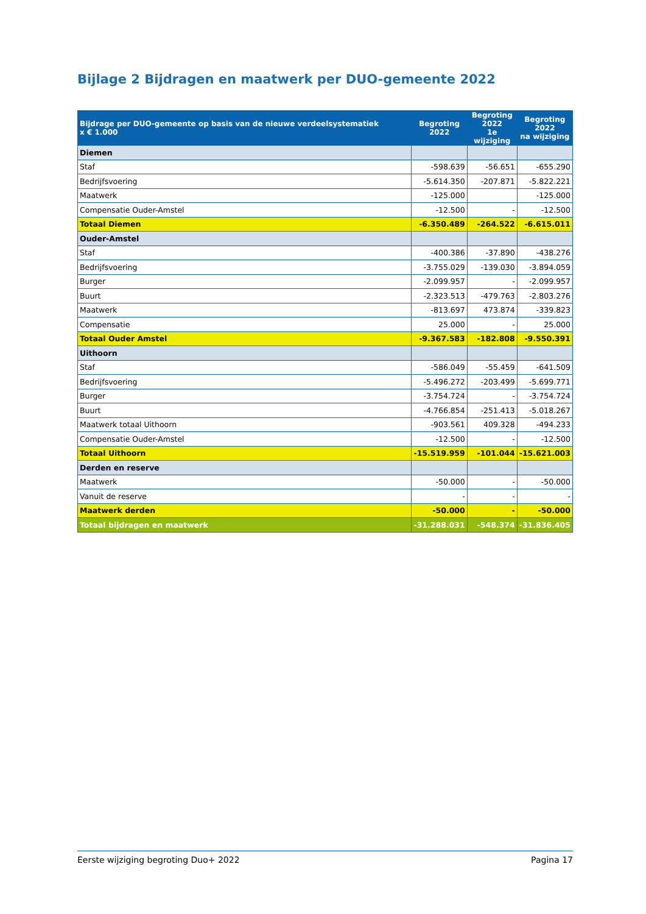Bijlage 2 Bijdragen en maatwerk per DUO-gemeente 2022
| Bijdrage per DUO-gemeente op basis van de nieuwe verdeelsystematiek x € 1.000 | Begroting 2022 | Begroting 2022 1e wijziging | Begroting 2022 na wijziging |
| --- | --- | --- | --- |
| Diemen | | | |
| Staf | -598.639 | -56.651 | -655.290 |
| Bedrijfsvoering | -5.614.350 | -207.871 | -5.822.221 |
| Maatwerk | -125.000 | | -125.000 |
| Compensatie Ouder-Amstel | -12.500 | - | -12.500 |
| Totaal Diemen | -6.350.489 | -264.522 | -6.615.011 |
| Ouder-Amstel | | | |
| Staf | -400.386 | -37.890 | -438.276 |
| Bedrijfsvoering | -3.755.029 | -139.030 | -3.894.059 |
| Burger | -2.099.957 | - | -2.099.957 |
| Buurt | -2.323.513 | -479.763 | -2.803.276 |
| Maatwerk | -813.697 | 473.874 | -339.823 |
| Compensatie | 25.000 | - | 25.000 |
| Totaal Ouder Amstel | -9.367.583 | -182.808 | -9.550.391 |
| Uithoorn | | | |
| Staf | -586.049 | -55.459 | -641.509 |
| Bedrijfsvoering | -5.496.272 | -203.499 | -5.699.771 |
| Burger | -3.754.724 | - | -3.754.724 |
| Buurt | -4.766.854 | -251.413 | -5.018.267 |
| Maatwerk totaal Uithoorn | -903.561 | 409.328 | -494.233 |
| Compensatie Ouder-Amstel | -12.500 | - | -12.500 |
| Totaal Uithoorn | -15.519.959 | -101.044 | -15.621.003 |
| Derden en reserve | | | |
| Maatwerk | -50.000 | - | -50.000 |
| Vanuit de reserve | - | - | - |
| Maatwerk derden | -50.000 | - | -50.000 |
| Totaal bijdragen en maatwerk | -31.288.031 | -548.374 | -31.836.405 |
Eerste wijziging begroting Duo+ 2022 Pagina 17